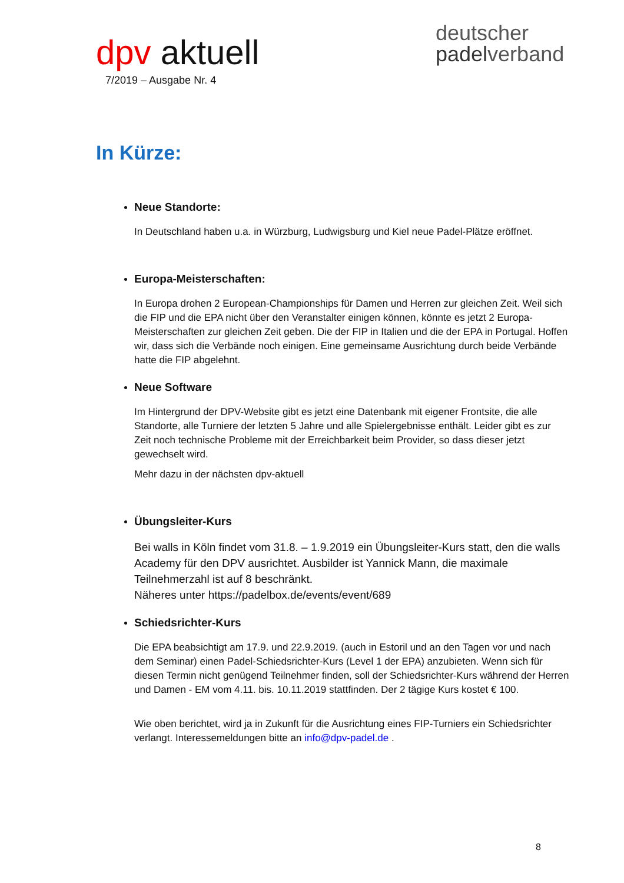dpv aktuell
7/2019 – Ausgabe Nr. 4
deutscher
padelverband
In Kürze:
Neue Standorte:
In Deutschland haben u.a. in Würzburg, Ludwigsburg und Kiel neue Padel-Plätze eröffnet.
Europa-Meisterschaften:
In Europa drohen 2 European-Championships für Damen und Herren zur gleichen Zeit. Weil sich die FIP und die EPA nicht über den Veranstalter einigen können, könnte es jetzt 2 Europa-Meisterschaften zur gleichen Zeit geben. Die der FIP in Italien und die der EPA in Portugal. Hoffen wir, dass sich die Verbände noch einigen. Eine gemeinsame Ausrichtung durch beide Verbände hatte die FIP abgelehnt.
Neue Software
Im Hintergrund der DPV-Website gibt es jetzt eine Datenbank mit eigener Frontsite, die alle Standorte, alle Turniere der letzten 5 Jahre und alle Spielergebnisse enthält. Leider gibt es zur Zeit noch technische Probleme mit der Erreichbarkeit beim Provider, so dass dieser jetzt gewechselt wird.
Mehr dazu in der nächsten dpv-aktuell
Übungsleiter-Kurs
Bei walls in Köln findet vom 31.8. – 1.9.2019 ein Übungsleiter-Kurs statt, den die walls Academy für den DPV ausrichtet. Ausbilder ist Yannick Mann, die maximale Teilnehmerzahl ist auf 8 beschränkt.
Näheres unter https://padelbox.de/events/event/689
Schiedsrichter-Kurs
Die EPA beabsichtigt am 17.9. und 22.9.2019. (auch in Estoril und an den Tagen vor und nach dem Seminar) einen Padel-Schiedsrichter-Kurs (Level 1 der EPA) anzubieten. Wenn sich für diesen Termin nicht genügend Teilnehmer finden, soll der Schiedsrichter-Kurs während der Herren und Damen - EM vom 4.11. bis. 10.11.2019 stattfinden. Der 2 tägige Kurs kostet € 100.
Wie oben berichtet, wird ja in Zukunft für die Ausrichtung eines FIP-Turniers ein Schiedsrichter verlangt. Interessemeldungen bitte an info@dpv-padel.de .
8